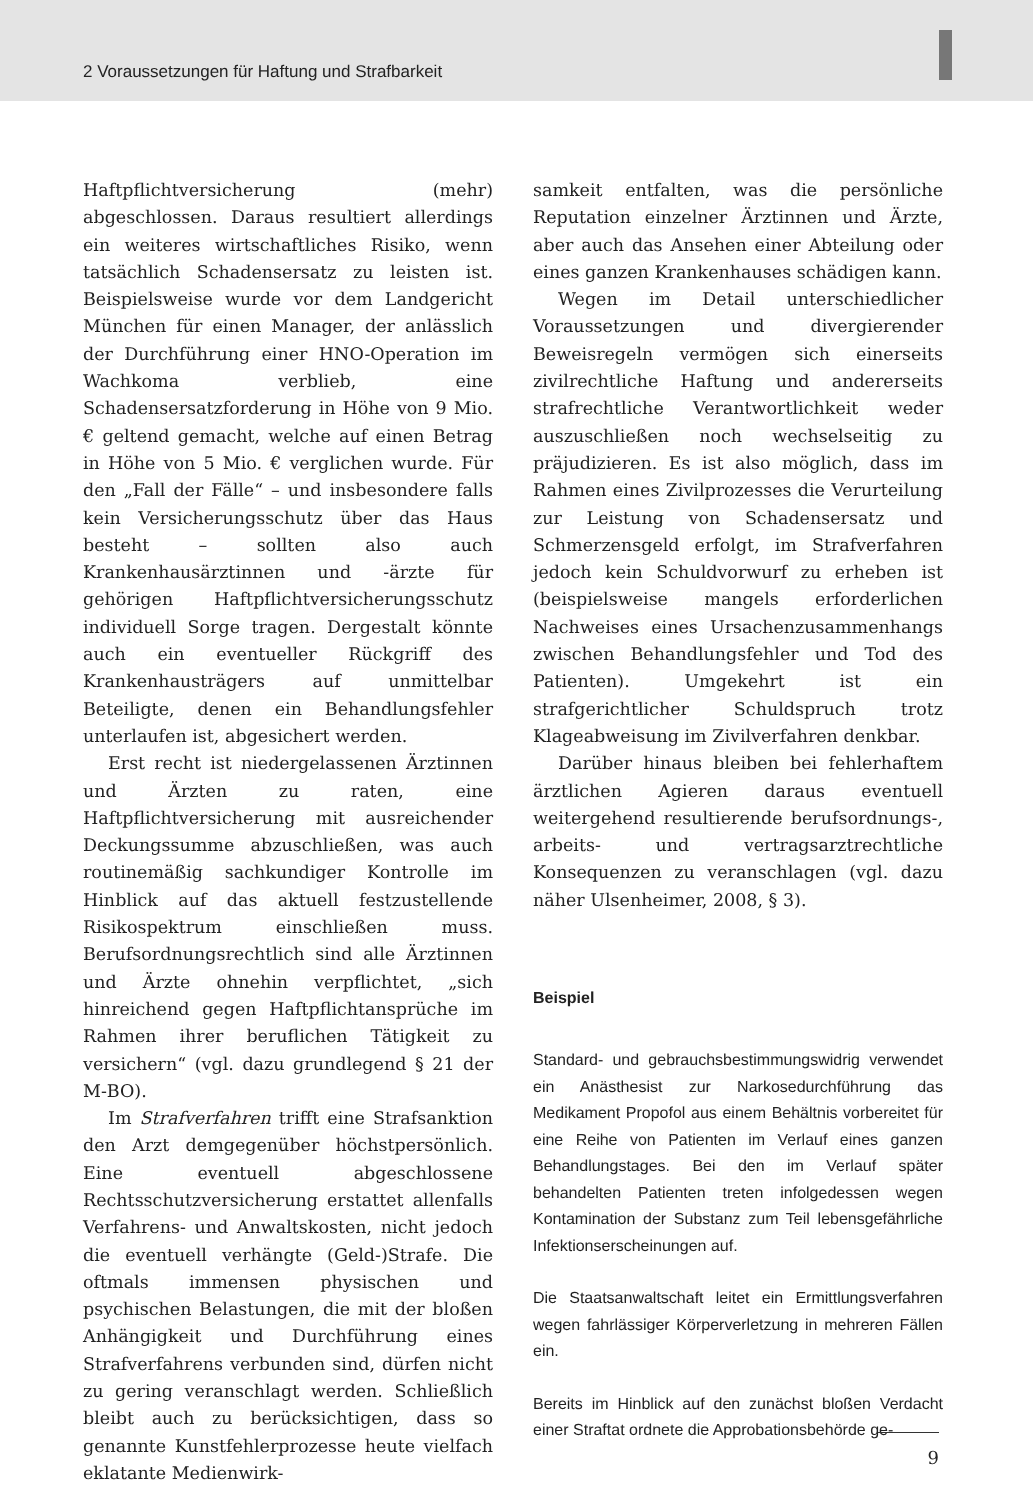2 Voraussetzungen für Haftung und Strafbarkeit
Haftpflichtversicherung (mehr) abgeschlossen. Daraus resultiert allerdings ein weiteres wirtschaftliches Risiko, wenn tatsächlich Schadensersatz zu leisten ist. Beispielsweise wurde vor dem Landgericht München für einen Manager, der anlässlich der Durchführung einer HNO-Operation im Wachkoma verblieb, eine Schadensersatzforderung in Höhe von 9 Mio. € geltend gemacht, welche auf einen Betrag in Höhe von 5 Mio. € verglichen wurde. Für den „Fall der Fälle“ – und insbesondere falls kein Versicherungsschutz über das Haus besteht – sollten also auch Krankenhausärztinnen und -ärzte für gehörigen Haftpflichtversicherungsschutz individuell Sorge tragen. Dergestalt könnte auch ein eventueller Rückgriff des Krankenhausträgers auf unmittelbar Beteiligte, denen ein Behandlungsfehler unterlaufen ist, abgesichert werden.
Erst recht ist niedergelassenen Ärztinnen und Ärzten zu raten, eine Haftpflichtversicherung mit ausreichender Deckungssumme abzuschließen, was auch routinemäßig sachkundiger Kontrolle im Hinblick auf das aktuell festzustellende Risikospektrum einschließen muss. Berufsordnungsrechtlich sind alle Ärztinnen und Ärzte ohnehin verpflichtet, „sich hinreichend gegen Haftpflichtansprüche im Rahmen ihrer beruflichen Tätigkeit zu versichern“ (vgl. dazu grundlegend § 21 der M-BO).
Im Strafverfahren trifft eine Strafsanktion den Arzt demgegenüber höchstpersönlich. Eine eventuell abgeschlossene Rechtsschutzversicherung erstattet allenfalls Verfahrens- und Anwaltskosten, nicht jedoch die eventuell verhängte (Geld-)Strafe. Die oftmals immensen physischen und psychischen Belastungen, die mit der bloßen Anhängigkeit und Durchführung eines Strafverfahrens verbunden sind, dürfen nicht zu gering veranschlagt werden. Schließlich bleibt auch zu berücksichtigen, dass so genannte Kunstfehlerprozesse heute vielfach eklatante Medienwirk-
samkeit entfalten, was die persönliche Reputation einzelner Ärztinnen und Ärzte, aber auch das Ansehen einer Abteilung oder eines ganzen Krankenhauses schädigen kann.
Wegen im Detail unterschiedlicher Voraussetzungen und divergierender Beweisregeln vermögen sich einerseits zivilrechtliche Haftung und andererseits strafrechtliche Verantwortlichkeit weder auszuschließen noch wechselseitig zu präjudizieren. Es ist also möglich, dass im Rahmen eines Zivilprozesses die Verurteilung zur Leistung von Schadensersatz und Schmerzensgeld erfolgt, im Strafverfahren jedoch kein Schuldvorwurf zu erheben ist (beispielsweise mangels erforderlichen Nachweises eines Ursachenzusammenhangs zwischen Behandlungsfehler und Tod des Patienten). Umgekehrt ist ein strafgerichtlicher Schuldspruch trotz Klageabweisung im Zivilverfahren denkbar.
Darüber hinaus bleiben bei fehlerhaftem ärztlichen Agieren daraus eventuell weitergehend resultierende berufsordnungs-, arbeits- und vertragsarztrechtliche Konsequenzen zu veranschlagen (vgl. dazu näher Ulsenheimer, 2008, § 3).
Beispiel
Standard- und gebrauchsbestimmungswidrig verwendet ein Anästhesist zur Narkosedurchführung das Medikament Propofol aus einem Behältnis vorbereitet für eine Reihe von Patienten im Verlauf eines ganzen Behandlungstages. Bei den im Verlauf später behandelten Patienten treten infolgedessen wegen Kontamination der Substanz zum Teil lebensgefährliche Infektionserscheinungen auf.
Die Staatsanwaltschaft leitet ein Ermittlungsverfahren wegen fahrlässiger Körperverletzung in mehreren Fällen ein.
Bereits im Hinblick auf den zunächst bloßen Verdacht einer Straftat ordnete die Approbationsbehörde ge-
9